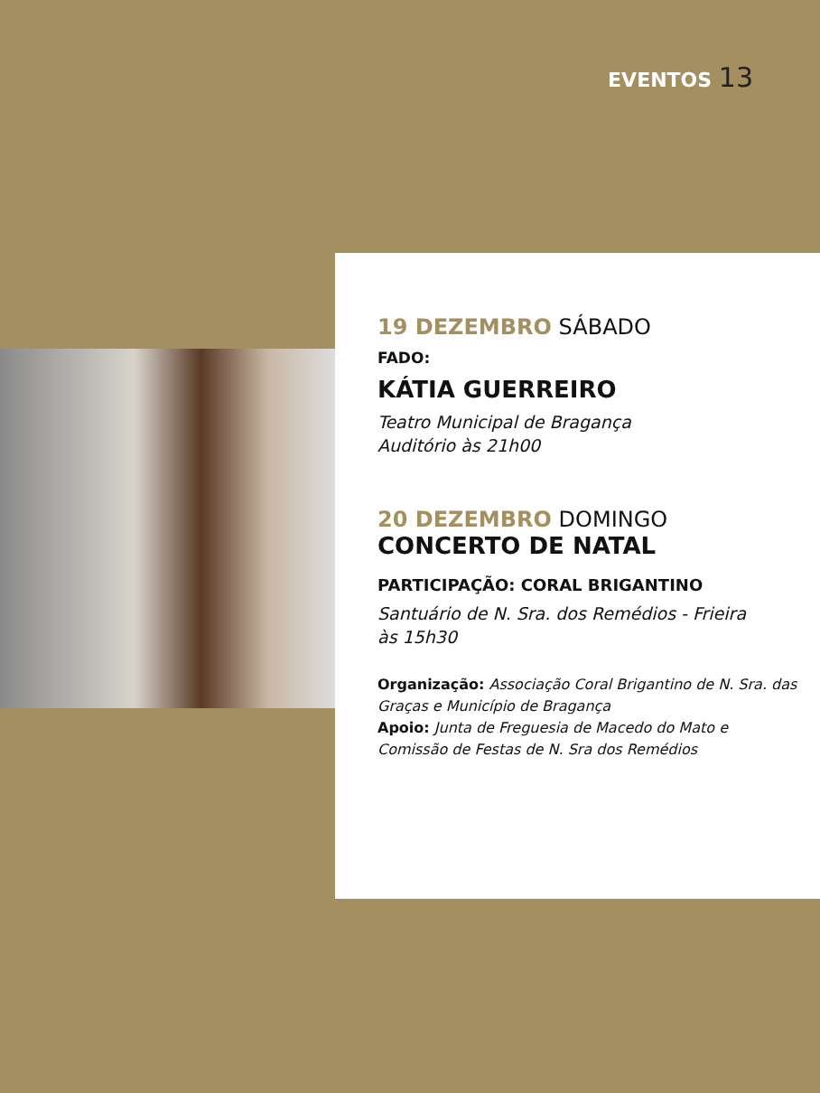EVENTOS 13
19 DEZEMBRO SÁBADO
FADO:
KÁTIA GUERREIRO
Teatro Municipal de Bragança
Auditório às 21h00
20 DEZEMBRO DOMINGO
CONCERTO DE NATAL
PARTICIPAÇÃO: CORAL BRIGANTINO
Santuário de N. Sra. dos Remédios - Frieira
às 15h30
Organização: Associação Coral Brigantino de N. Sra. das Graças e Município de Bragança
Apoio: Junta de Freguesia de Macedo do Mato e Comissão de Festas de N. Sra dos Remédios